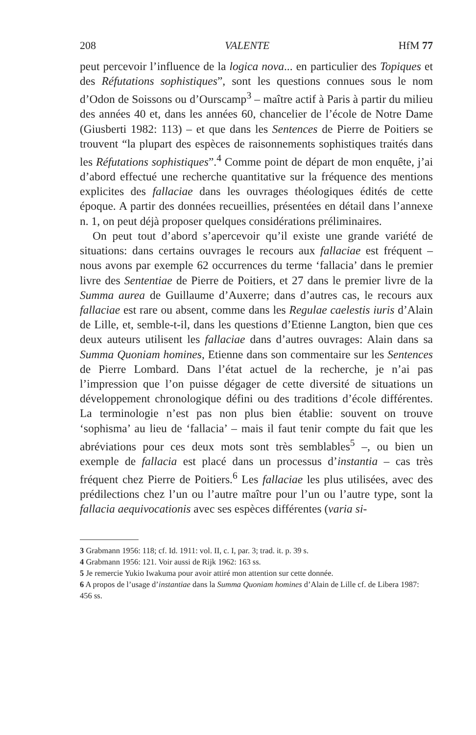208 VALENTE HfM 77
peut percevoir l’influence de la logica nova... en particulier des Topiques et des Réfutations sophistiques”, sont les questions connues sous le nom d’Odon de Soissons ou d’Ourscamp<sup>3</sup> – maître actif à Paris à partir du milieu des années 40 et, dans les années 60, chancelier de l’école de Notre Dame (Giusberti 1982: 113) – et que dans les Sentences de Pierre de Poitiers se trouvent “la plupart des espèces de raisonnements sophistiques traités dans les Réfutations sophistiques”.<sup>4</sup> Comme point de départ de mon enquête, j’ai d’abord effectué une recherche quantitative sur la fréquence des mentions explicites des fallaciae dans les ouvrages théologiques édités de cette époque. A partir des données recueillies, présentées en détail dans l’annexe n. 1, on peut déjà proposer quelques considérations préliminaires.
On peut tout d’abord s’apercevoir qu’il existe une grande variété de situations: dans certains ouvrages le recours aux fallaciae est fréquent – nous avons par exemple 62 occurrences du terme ‘fallacia’ dans le premier livre des Sententiae de Pierre de Poitiers, et 27 dans le premier livre de la Summa aurea de Guillaume d’Auxerre; dans d’autres cas, le recours aux fallaciae est rare ou absent, comme dans les Regulae caelestis iuris d’Alain de Lille, et, semble-t-il, dans les questions d’Etienne Langton, bien que ces deux auteurs utilisent les fallaciae dans d’autres ouvrages: Alain dans sa Summa Quoniam homines, Etienne dans son commentaire sur les Sentences de Pierre Lombard. Dans l’état actuel de la recherche, je n’ai pas l’impression que l’on puisse dégager de cette diversité de situations un développement chronologique défini ou des traditions d’école différentes. La terminologie n’est pas non plus bien établie: souvent on trouve ‘sophisma’ au lieu de ‘fallacia’ – mais il faut tenir compte du fait que les abréviations pour ces deux mots sont très semblables<sup>5</sup> –, ou bien un exemple de fallacia est placé dans un processus d’instantia – cas très fréquent chez Pierre de Poitiers.<sup>6</sup> Les fallaciae les plus utilisées, avec des prédilections chez l’un ou l’autre maître pour l’un ou l’autre type, sont la fallacia aequivocationis avec ses espèces différentes (varia si-
3 Grabmann 1956: 118; cf. Id. 1911: vol. II, c. I, par. 3; trad. it. p. 39 s.
4 Grabmann 1956: 121. Voir aussi de Rijk 1962: 163 ss.
5 Je remercie Yukio Iwakuma pour avoir attiré mon attention sur cette donnée.
6 A propos de l’usage d’instantiae dans la Summa Quoniam homines d’Alain de Lille cf. de Libera 1987: 456 ss.